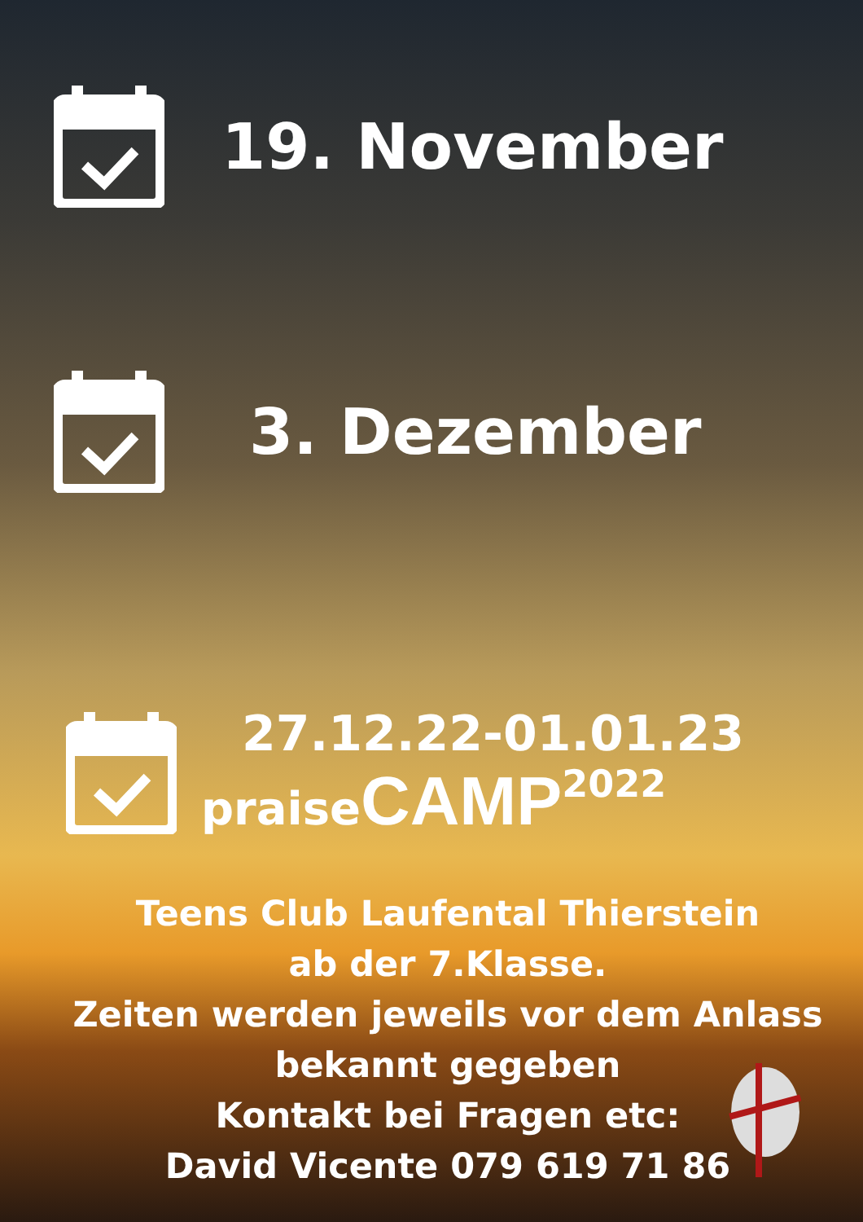19. November
3. Dezember
27.12.22-01.01.23
praise CAMP 2022
Teens Club Laufental Thierstein
ab der 7.Klasse.
Zeiten werden jeweils vor dem Anlass
bekannt gegeben
Kontakt bei Fragen etc:
David Vicente 079 619 71 86